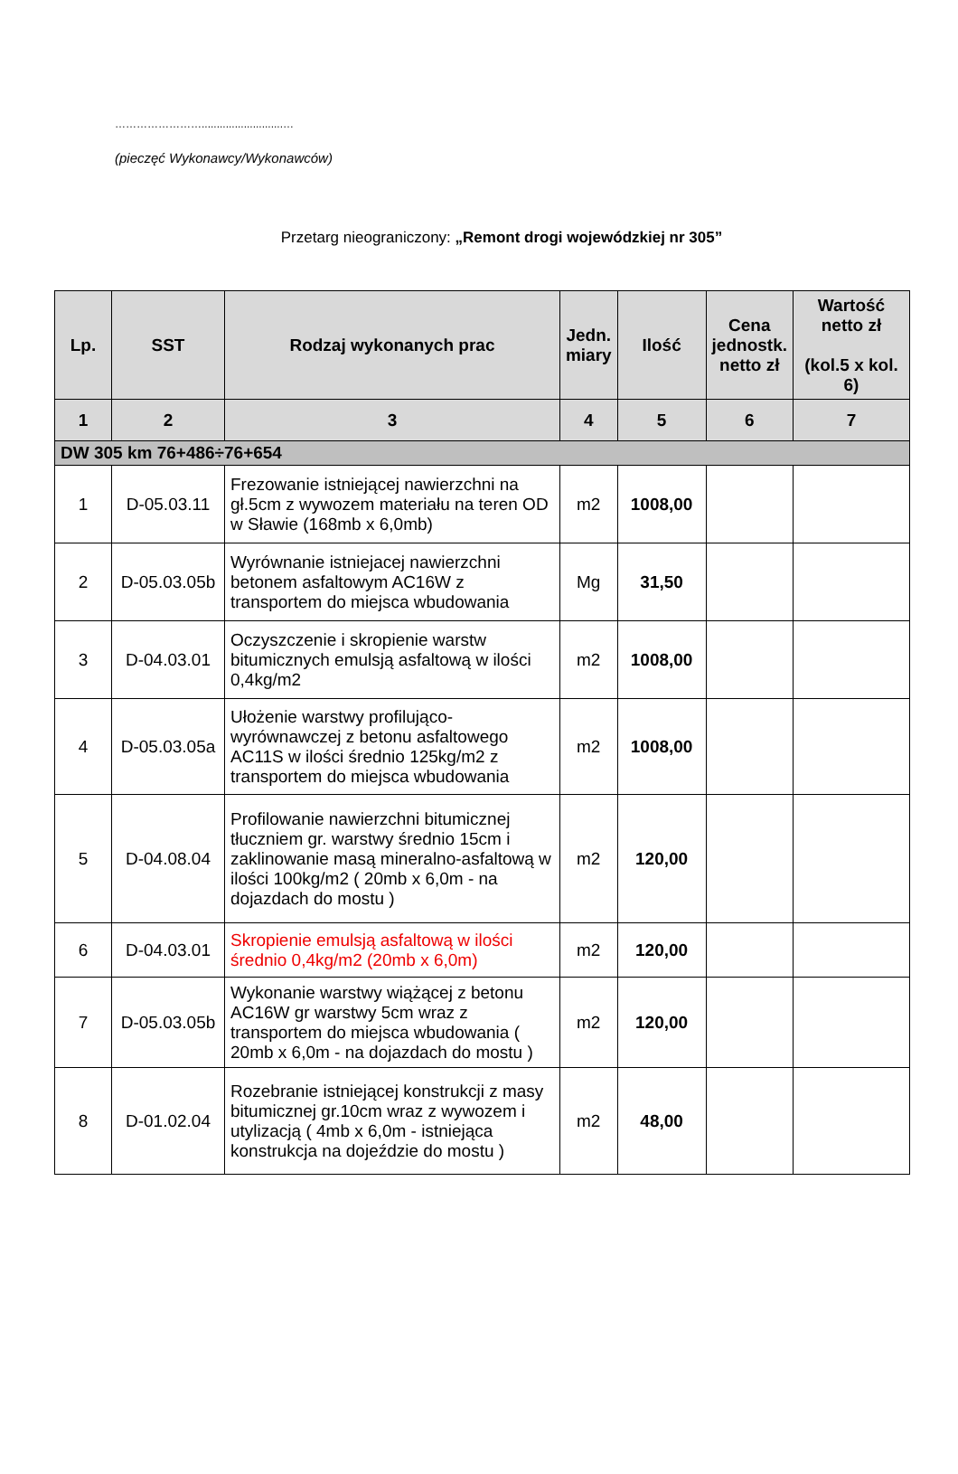……………………...........................…
(pieczęć Wykonawcy/Wykonawców)
Przetarg nieograniczony: „Remont drogi wojewódzkiej nr 305”
| Lp. | SST | Rodzaj wykonanych prac | Jedn. miary | Ilość | Cena jednostk. netto zł | Wartość netto zł (kol.5 x kol. 6) |
| --- | --- | --- | --- | --- | --- | --- |
| 1 | 2 | 3 | 4 | 5 | 6 | 7 |
| DW 305 km 76+486÷76+654 | | | | | | |
| 1 | D-05.03.11 | Frezowanie istniejącej nawierzchni na gł.5cm z wywozem materiału na teren OD w Sławie (168mb x 6,0mb) | m2 | 1008,00 | | |
| 2 | D-05.03.05b | Wyrównanie istniejacej nawierzchni betonem asfaltowym AC16W z transportem do miejsca wbudowania | Mg | 31,50 | | |
| 3 | D-04.03.01 | Oczyszczenie i skropienie warstw bitumicznych emulsją asfaltową w ilości 0,4kg/m2 | m2 | 1008,00 | | |
| 4 | D-05.03.05a | Ułożenie warstwy profilująco-wyrównawczej z betonu asfaltowego AC11S w ilości średnio 125kg/m2 z transportem do miejsca wbudowania | m2 | 1008,00 | | |
| 5 | D-04.08.04 | Profilowanie nawierzchni bitumicznej tłuczniem gr. warstwy średnio 15cm i zaklinowanie masą mineralno-asfaltową w ilości 100kg/m2 ( 20mb x 6,0m - na dojazdach do mostu ) | m2 | 120,00 | | |
| 6 | D-04.03.01 | Skropienie emulsją asfaltową w ilości średnio 0,4kg/m2 (20mb x 6,0m) | m2 | 120,00 | | |
| 7 | D-05.03.05b | Wykonanie warstwy wiążącej z betonu AC16W gr warstwy 5cm wraz z transportem do miejsca wbudowania ( 20mb x 6,0m - na dojazdach do mostu ) | m2 | 120,00 | | |
| 8 | D-01.02.04 | Rozebranie istniejącej konstrukcji z masy bitumicznej gr.10cm wraz z wywozem i utylizacją ( 4mb x 6,0m - istniejąca konstrukcja na dojeździe do mostu ) | m2 | 48,00 | | |